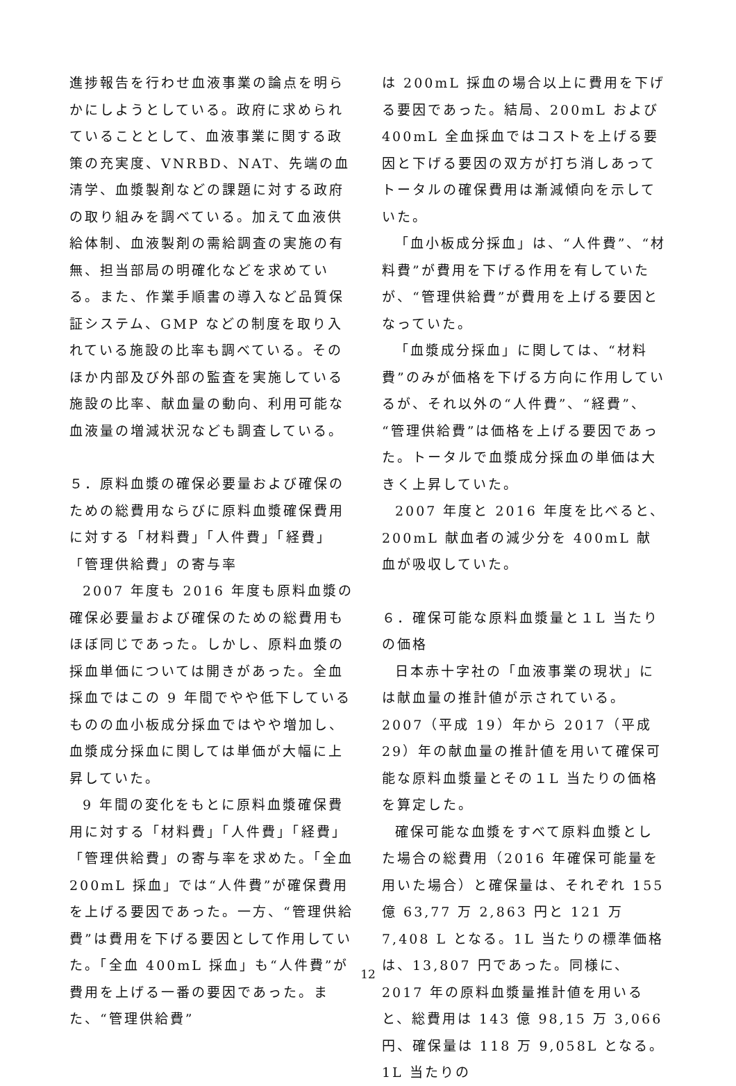進捗報告を行わせ血液事業の論点を明らかにしようとしている。政府に求められていることとして、血液事業に関する政策の充実度、VNRBD、NAT、先端の血清学、血漿製剤などの課題に対する政府の取り組みを調べている。加えて血液供給体制、血液製剤の需給調査の実施の有無、担当部局の明確化などを求めている。また、作業手順書の導入など品質保証システム、GMP などの制度を取り入れている施設の比率も調べている。そのほか内部及び外部の監査を実施している施設の比率、献血量の動向、利用可能な血液量の増減状況なども調査している。
５．原料血漿の確保必要量および確保のための総費用ならびに原料血漿確保費用に対する「材料費」「人件費」「経費」「管理供給費」の寄与率
2007 年度も 2016 年度も原料血漿の確保必要量および確保のための総費用もほぼ同じであった。しかし、原料血漿の採血単価については開きがあった。全血採血ではこの 9 年間でやや低下しているものの血小板成分採血ではやや増加し、血漿成分採血に関しては単価が大幅に上昇していた。
9 年間の変化をもとに原料血漿確保費用に対する「材料費」「人件費」「経費」「管理供給費」の寄与率を求めた。「全血 200mL 採血」では“人件費”が確保費用を上げる要因であった。一方、“管理供給費”は費用を下げる要因として作用していた。「全血 400mL 採血」も“人件費”が費用を上げる一番の要因であった。また、“管理供給費”
は 200mL 採血の場合以上に費用を下げる要因であった。結局、200mL および 400mL 全血採血ではコストを上げる要因と下げる要因の双方が打ち消しあってトータルの確保費用は漸減傾向を示していた。
「血小板成分採血」は、“人件費”、“材料費”が費用を下げる作用を有していたが、“管理供給費”が費用を上げる要因となっていた。
「血漿成分採血」に関しては、“材料費”のみが価格を下げる方向に作用しているが、それ以外の“人件費”、“経費”、“管理供給費”は価格を上げる要因であった。トータルで血漿成分採血の単価は大きく上昇していた。
2007 年度と 2016 年度を比べると、200mL 献血者の減少分を 400mL 献血が吸収していた。
６．確保可能な原料血漿量と１L 当たりの価格
日本赤十字社の「血液事業の現状」には献血量の推計値が示されている。2007（平成 19）年から 2017（平成 29）年の献血量の推計値を用いて確保可能な原料血漿量とその１L 当たりの価格を算定した。
確保可能な血漿をすべて原料血漿とした場合の総費用（2016 年確保可能量を用いた場合）と確保量は、それぞれ 155 億 63,77 万 2,863 円と 121 万 7,408 L となる。1L 当たりの標準価格は、13,807 円であった。同様に、2017 年の原料血漿量推計値を用いると、総費用は 143 億 98,15 万 3,066 円、確保量は 118 万 9,058L となる。1L 当たりの
12